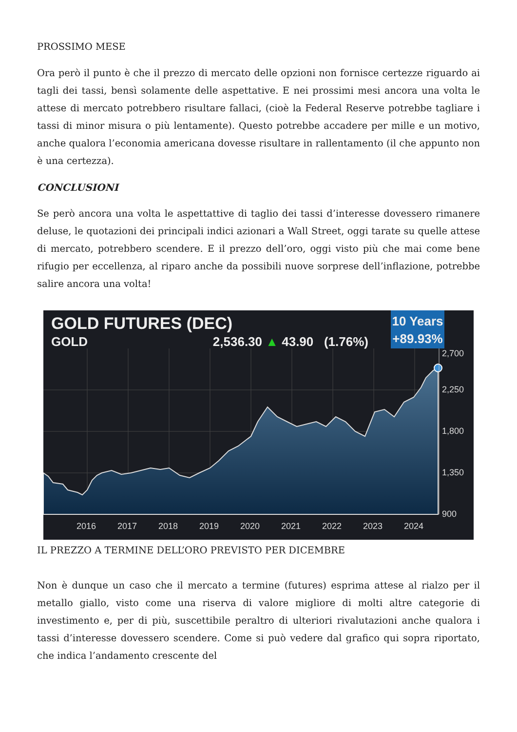PROSSIMO MESE
Ora però il punto è che il prezzo di mercato delle opzioni non fornisce certezze riguardo ai tagli dei tassi, bensì solamente delle aspettative. E nei prossimi mesi ancora una volta le attese di mercato potrebbero risultare fallaci, (cioè la Federal Reserve potrebbe tagliare i tassi di minor misura o più lentamente). Questo potrebbe accadere per mille e un motivo, anche qualora l’economia americana dovesse risultare in rallentamento (il che appunto non è una certezza).
CONCLUSIONI
Se però ancora una volta le aspettattive di taglio dei tassi d’interesse dovessero rimanere deluse, le quotazioni dei principali indici azionari a Wall Street, oggi tarate su quelle attese di mercato, potrebbero scendere. E il prezzo dell’oro, oggi visto più che mai come bene rifugio per eccellenza, al riparo anche da possibili nuove sorprese dell’inflazione, potrebbe salire ancora una volta!
GOLD FUTURES (DEC)
GOLD 2,536.30 ▲ 43.90 (1.76%)
10 Years
+89.93%
2,700
2,250
1,800
1,350
900
2016
2017
2018
2019
2020
2021
2022
2023
2024
IL PREZZO A TERMINE DELL’ORO PREVISTO PER DICEMBRE
Non è dunque un caso che il mercato a termine (futures) esprima attese al rialzo per il metallo giallo, visto come una riserva di valore migliore di molti altre categorie di investimento e, per di più, suscettibile peraltro di ulteriori rivalutazioni anche qualora i tassi d’interesse dovessero scendere. Come si può vedere dal grafico qui sopra riportato, che indica l’andamento crescente del